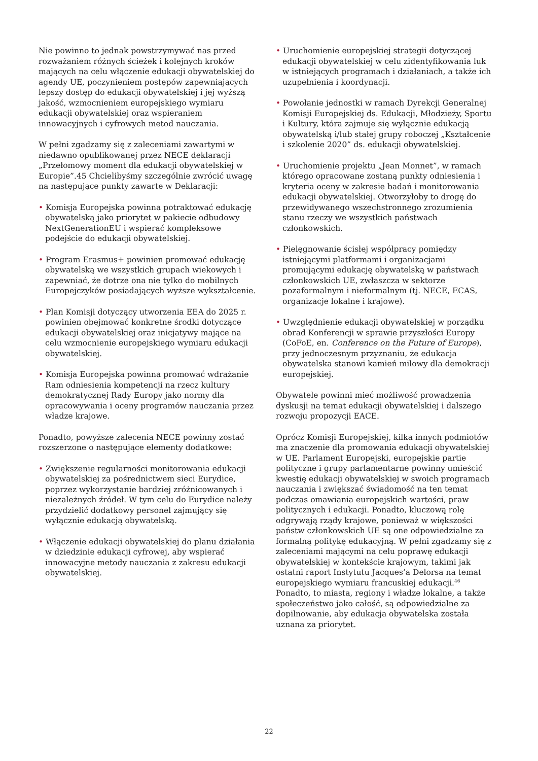Nie powinno to jednak powstrzymywać nas przed rozważaniem różnych ścieżek i kolejnych kroków mających na celu włączenie edukacji obywatelskiej do agendy UE, poczynieniem postępów zapewniających lepszy dostęp do edukacji obywatelskiej i jej wyższą jakość, wzmocnieniem europejskiego wymiaru edukacji obywatelskiej oraz wspieraniem innowacyjnych i cyfrowych metod nauczania.
W pełni zgadzamy się z zaleceniami zawartymi w niedawno opublikowanej przez NECE deklaracji „Przełomowy moment dla edukacji obywatelskiej w Europie”.45 Chcielibyśmy szczególnie zwrócić uwagę na następujące punkty zawarte w Deklaracji:
• Komisja Europejska powinna potraktować edukację obywatelską jako priorytet w pakiecie odbudowy NextGenerationEU i wspierać kompleksowe podejście do edukacji obywatelskiej.
• Program Erasmus+ powinien promować edukację obywatelską we wszystkich grupach wiekowych i zapewniać, że dotrze ona nie tylko do mobilnych Europejczyków posiadających wyższe wykształcenie.
• Plan Komisji dotyczący utworzenia EEA do 2025 r. powinien obejmować konkretne środki dotyczące edukacji obywatelskiej oraz inicjatywy mające na celu wzmocnienie europejskiego wymiaru edukacji obywatelskiej.
• Komisja Europejska powinna promować wdrażanie Ram odniesienia kompetencji na rzecz kultury demokratycznej Rady Europy jako normy dla opracowywania i oceny programów nauczania przez władze krajowe.
Ponadto, powyższe zalecenia NECE powinny zostać rozszerzone o następujące elementy dodatkowe:
• Zwiększenie regularności monitorowania edukacji obywatelskiej za pośrednictwem sieci Eurydice, poprzez wykorzystanie bardziej zróżnicowanych i niezależnych źródeł. W tym celu do Eurydice należy przydzielić dodatkowy personel zajmujący się wyłącznie edukacją obywatelską.
• Włączenie edukacji obywatelskiej do planu działania w dziedzinie edukacji cyfrowej, aby wspierać innowacyjne metody nauczania z zakresu edukacji obywatelskiej.
• Uruchomienie europejskiej strategii dotyczącej edukacji obywatelskiej w celu zidentyfikowania luk w istniejących programach i działaniach, a także ich uzupełnienia i koordynacji.
• Powołanie jednostki w ramach Dyrekcji Generalnej Komisji Europejskiej ds. Edukacji, Młodzieży, Sportu i Kultury, która zajmuje się wyłącznie edukacją obywatelską i/lub stałej grupy roboczej „Kształcenie i szkolenie 2020” ds. edukacji obywatelskiej.
• Uruchomienie projektu „Jean Monnet”, w ramach którego opracowane zostaną punkty odniesienia i kryteria oceny w zakresie badań i monitorowania edukacji obywatelskiej. Otworzyłoby to drogę do przewidywanego wszechstronnego zrozumienia stanu rzeczy we wszystkich państwach członkowskich.
• Pielęgnowanie ścisłej współpracy pomiędzy istniejącymi platformami i organizacjami promującymi edukację obywatelską w państwach członkowskich UE, zwłaszcza w sektorze pozaformalnym i nieformalnym (tj. NECE, ECAS, organizacje lokalne i krajowe).
• Uwzględnienie edukacji obywatelskiej w porządku obrad Konferencji w sprawie przyszłości Europy (CoFoE, en. Conference on the Future of Europe), przy jednoczesnym przyznaniu, że edukacja obywatelska stanowi kamień milowy dla demokracji europejskiej.
Obywatele powinni mieć możliwość prowadzenia dyskusji na temat edukacji obywatelskiej i dalszego rozwoju propozycji EACE.
Oprócz Komisji Europejskiej, kilka innych podmiotów ma znaczenie dla promowania edukacji obywatelskiej w UE. Parlament Europejski, europejskie partie polityczne i grupy parlamentarne powinny umieścić kwestię edukacji obywatelskiej w swoich programach nauczania i zwiększać świadomość na ten temat podczas omawiania europejskich wartości, praw politycznych i edukacji. Ponadto, kluczową rolę odgrywają rządy krajowe, ponieważ w większości państw członkowskich UE są one odpowiedzialne za formalną politykę edukacyjną. W pełni zgadzamy się z zaleceniami mającymi na celu poprawę edukacji obywatelskiej w kontekście krajowym, takimi jak ostatni raport Instytutu Jacques’a Delorsa na temat europejskiego wymiaru francuskiej edukacji.<sup>46</sup> Ponadto, to miasta, regiony i władze lokalne, a także społeczeństwo jako całość, są odpowiedzialne za dopilnowanie, aby edukacja obywatelska została uznana za priorytet.
22